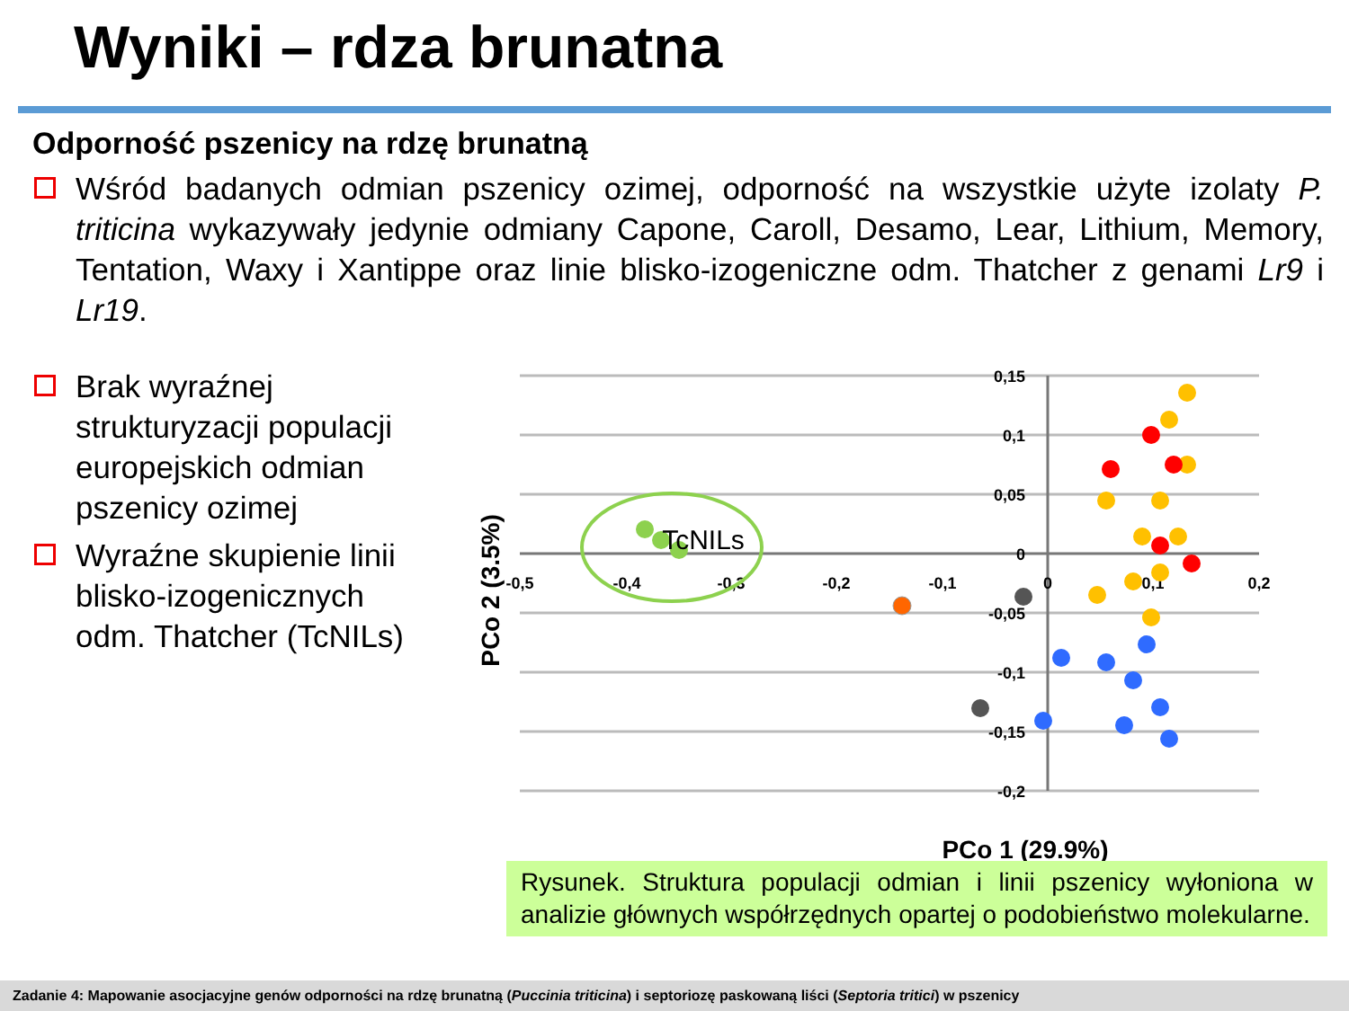Wyniki – rdza brunatna
Odporność pszenicy na rdzę brunatną
Wśród badanych odmian pszenicy ozimej, odporność na wszystkie użyte izolaty P. triticina wykazywały jedynie odmiany Capone, Caroll, Desamo, Lear, Lithium, Memory, Tentation, Waxy i Xantippe oraz linie blisko-izogeniczne odm. Thatcher z genami Lr9 i Lr19.
Brak wyraźnej strukturyzacji populacji europejskich odmian pszenicy ozimej
Wyraźne skupienie linii blisko-izogenicznych odm. Thatcher (TcNILs)
0,15
0,1
0,05
0
-0,05
-0,1
-0,15
-0,2
-0,5
-0,4
-0,3
-0,2
-0,1
0
0,1
0,2
TcNILs
PCo 1 (29.9%)
PCo 2 (3.5%)
Rysunek. Struktura populacji odmian i linii pszenicy wyłoniona w analizie głównych współrzędnych opartej o podobieństwo molekularne.
Zadanie 4: Mapowanie asocjacyjne genów odporności na rdzę brunatną (Puccinia triticina) i septoriozę paskowaną liści (Septoria tritici) w pszenicy